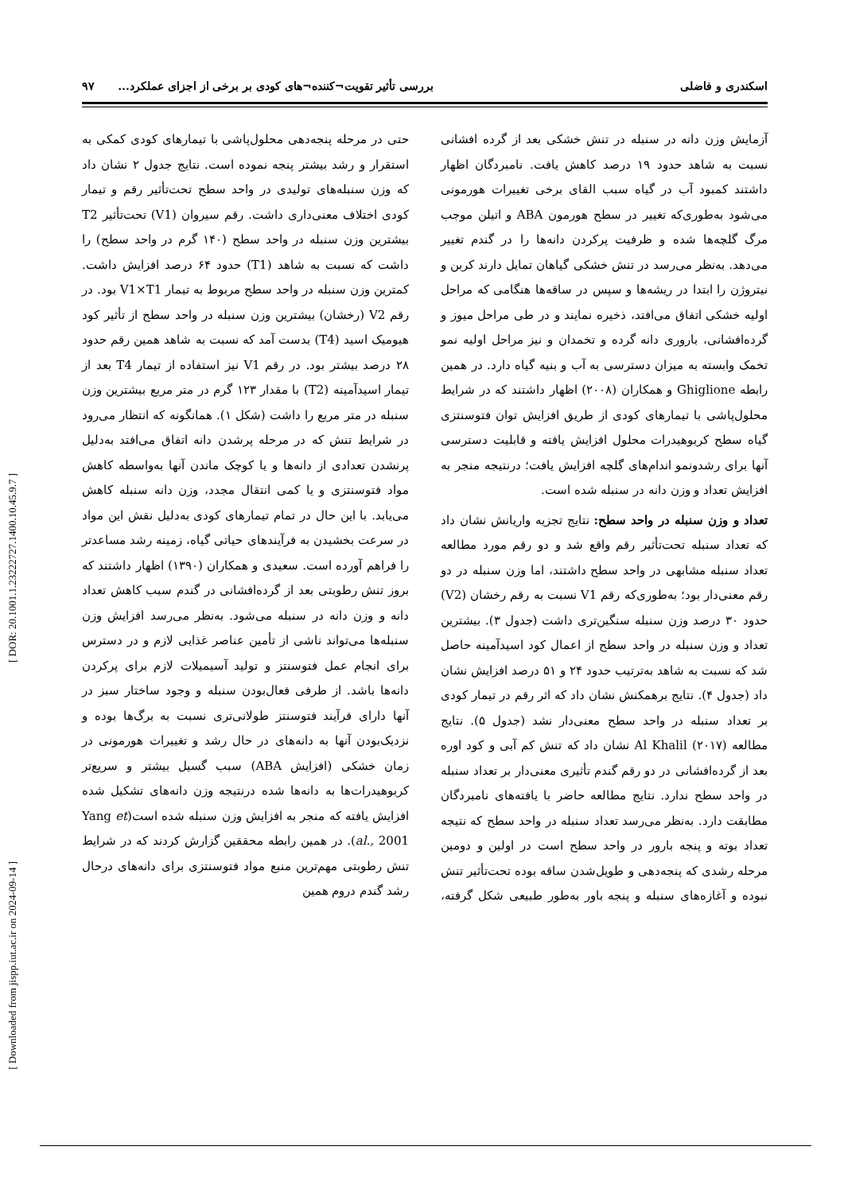اسکندری و فاضلی بررسی تأثیر تقویت¬کننده¬های کودی بر برخی از اجزای عملکرد... ۹۷
آزمایش وزن دانه در سنبله در تنش خشکی بعد از گرده افشانی نسبت به شاهد حدود ۱۹ درصد کاهش یافت. نامبردگان اظهار داشتند کمبود آب در گیاه سبب القای برخی تغییرات هورمونی می‌شود به‌طوری‌که تغییر در سطح هورمون ABA و اتیلن موجب مرگ گلچه‌ها شده و ظرفیت پرکردن دانه‌ها را در گندم تغییر می‌دهد. به‌نظر می‌رسد در تنش خشکی گیاهان تمایل دارند کربن و نیتروژن را ابتدا در ریشه‌ها و سپس در ساقه‌ها هنگامی که مراحل اولیه خشکی اتفاق می‌افتد، ذخیره نمایند و در طی مراحل میوز و گرده‌افشانی، باروری دانه گرده و تخمدان و نیز مراحل اولیه نمو تخمک وابسته به میزان دسترسی به آب و بنیه گیاه دارد. در همین رابطه Ghiglione و همکاران (۲۰۰۸) اظهار داشتند که در شرایط محلول‌پاشی با تیمارهای کودی از طریق افزایش توان فتوسنتزی گیاه سطح کربوهیدرات محلول افزایش یافته و قابلیت دسترسی آنها برای رشدونمو اندام‌های گلچه افزایش یافت؛ درنتیجه منجر به افزایش تعداد و وزن دانه در سنبله شده است.
تعداد و وزن سنبله در واحد سطح: نتایج تجزیه واریانش نشان داد که تعداد سنبله تحت‌تأثیر رقم واقع شد و دو رقم مورد مطالعه تعداد سنبله مشابهی در واحد سطح داشتند، اما وزن سنبله در دو رقم معنی‌دار بود؛ به‌طوری‌که رقم V1 نسبت به رقم رخشان (V2) حدود ۳۰ درصد وزن سنبله سنگین‌تری داشت (جدول ۳). بیشترین تعداد و وزن سنبله در واحد سطح از اعمال کود اسیدآمینه حاصل شد که نسبت به شاهد به‌ترتیب حدود ۲۴ و ۵۱ درصد افزایش نشان داد (جدول ۴). نتایج برهمکنش نشان داد که اثر رقم در تیمار کودی بر تعداد سنبله در واحد سطح معنی‌دار نشد (جدول ۵). نتایج مطالعه Al Khalil (۲۰۱۷) نشان داد که تنش کم آبی و کود اوره بعد از گرده‌افشانی در دو رقم گندم تأثیری معنی‌دار بر تعداد سنبله در واحد سطح ندارد. نتایج مطالعه حاضر با یافته‌های نامبردگان مطابقت دارد. به‌نظر می‌رسد تعداد سنبله در واحد سطح که نتیجه تعداد بوته و پنجه بارور در واحد سطح است در اولین و دومین مرحله رشدی که پنجه‌دهی و طویل‌شدن ساقه بوده تحت‌تأثیر تنش نبوده و آغازه‌های سنبله و پنجه باور به‌طور طبیعی شکل گرفته، حتی در مرحله پنجه‌دهی محلول‌پاشی با تیمارهای کودی کمکی به استقرار و رشد بیشتر پنجه نموده است. نتایج جدول ۲ نشان داد که وزن سنبله‌های تولیدی در واحد سطح تحت‌تأثیر رقم و تیمار کودی اختلاف معنی‌داری داشت. رقم سیروان (V1) تحت‌تأثیر T2 بیشترین وزن سنبله در واحد سطح (۱۴۰ گرم در واحد سطح) را داشت که نسبت به شاهد (T1) حدود ۶۴ درصد افزایش داشت. کمترین وزن سنبله در واحد سطح مربوط به تیمار V1×T1 بود. در رقم V2 (رخشان) بیشترین وزن سنبله در واحد سطح از تأثیر کود هیومیک اسید (T4) بدست آمد که نسبت به شاهد همین رقم حدود ۲۸ درصد بیشتر بود. در رقم V1 نیز استفاده از تیمار T4 بعد از تیمار اسیدآمینه (T2) با مقدار ۱۲۳ گرم در متر مربع بیشترین وزن سنبله در متر مربع را داشت (شکل ۱). همانگونه که انتظار می‌رود در شرایط تنش که در مرحله پرشدن دانه اتفاق می‌افتد به‌دلیل پرنشدن تعدادی از دانه‌ها و یا کوچک ماندن آنها به‌واسطه کاهش مواد فتوسنتزی و یا کمی انتقال مجدد، وزن دانه سنبله کاهش می‌یابد. با این حال در تمام تیمارهای کودی به‌دلیل نقش این مواد در سرعت بخشیدن به فرآیندهای حیاتی گیاه، زمینه رشد مساعدتر را فراهم آورده است. سعیدی و همکاران (۱۳۹۰) اظهار داشتند که بروز تنش رطوبتی بعد از گرده‌افشانی در گندم سبب کاهش تعداد دانه و وزن دانه در سنبله می‌شود. به‌نظر می‌رسد افزایش وزن سنبله‌ها می‌تواند ناشی از تأمین عناصر غذایی لازم و در دسترس برای انجام عمل فتوسنتز و تولید آسیمیلات لازم برای پرکردن دانه‌ها باشد. از طرفی فعال‌بودن سنبله و وجود ساختار سبز در آنها دارای فرآیند فتوسنتز طولانی‌تری نسبت به برگ‌ها بوده و نزدیک‌بودن آنها به دانه‌های در حال رشد و تغییرات هورمونی در زمان خشکی (افزایش ABA) سبب گسیل بیشتر و سریع‌تر کربوهیدرات‌ها به دانه‌ها شده درنتیجه وزن دانه‌های تشکیل شده افزایش یافته که منجر به افزایش وزن سنبله شده است(Yang et al., 2001). در همین رابطه محققین گزارش کردند که در شرایط تنش رطوبتی مهم‌ترین منبع مواد فتوسنتزی برای دانه‌های درحال رشد گندم دروم همین
[ DOR: 20.1001.1.23222727.1400.10.45.9.7 ]
[ Downloaded from jispp.iut.ac.ir on 2024-09-14 ]